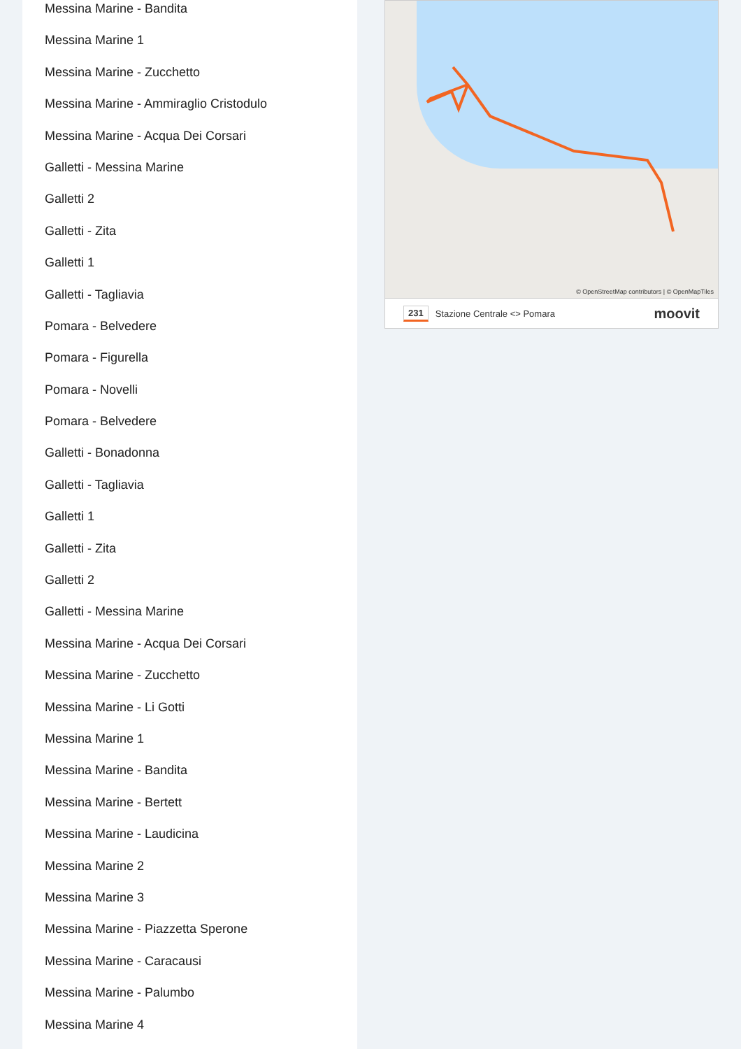Messina Marine - Bandita
Messina Marine 1
Messina Marine - Zucchetto
Messina Marine - Ammiraglio Cristodulo
Messina Marine - Acqua Dei Corsari
Galletti - Messina Marine
Galletti 2
Galletti - Zita
Galletti 1
Galletti - Tagliavia
Pomara - Belvedere
Pomara - Figurella
Pomara - Novelli
Pomara - Belvedere
Galletti - Bonadonna
Galletti - Tagliavia
Galletti 1
Galletti - Zita
Galletti 2
Galletti - Messina Marine
Messina Marine - Acqua Dei Corsari
Messina Marine - Zucchetto
Messina Marine - Li Gotti
Messina Marine 1
Messina Marine - Bandita
Messina Marine - Bertett
Messina Marine - Laudicina
Messina Marine 2
Messina Marine 3
Messina Marine - Piazzetta Sperone
Messina Marine - Caracausi
Messina Marine - Palumbo
Messina Marine 4
© OpenStreetMap contributors | © OpenMapTiles
231 Stazione Centrale <> Pomara moovit